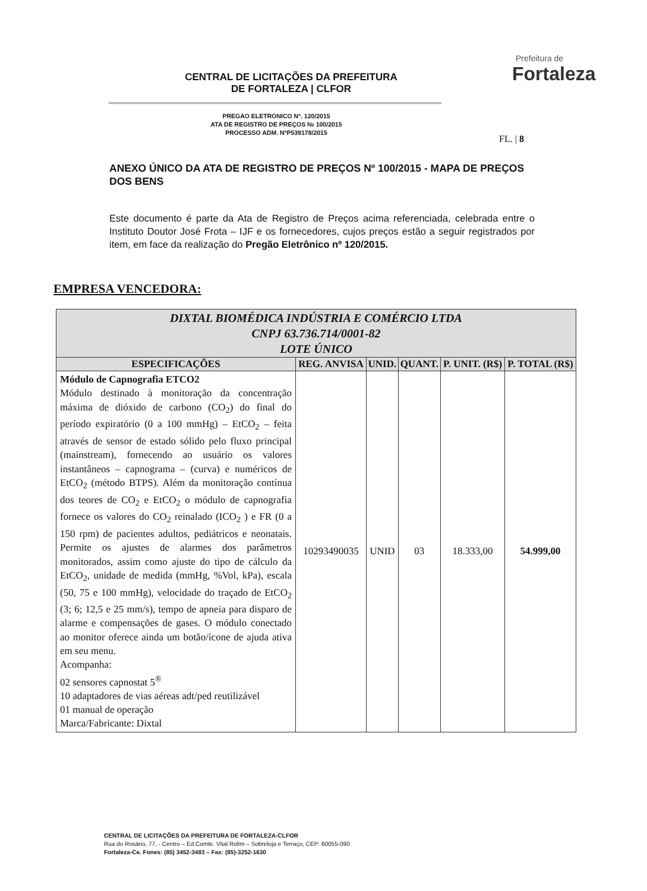CENTRAL DE LICITAÇÕES DA PREFEITURA
DE FORTALEZA | CLFOR
Prefeitura de
Fortaleza
PREGAO ELETRONICO Nº. 120/2015
ATA DE REGISTRO DE PREÇOS № 100/2015
PROCESSO ADM. NºP539178/2015
FL. | 8
ANEXO ÚNICO DA ATA DE REGISTRO DE PREÇOS Nº 100/2015 - MAPA DE PREÇOS DOS BENS
Este documento é parte da Ata de Registro de Preços acima referenciada, celebrada entre o Instituto Doutor José Frota – IJF e os fornecedores, cujos preços estão a seguir registrados por item, em face da realização do Pregão Eletrônico nº 120/2015.
EMPRESA VENCEDORA:
| DIXTAL BIOMÉDICA INDÚSTRIA E COMÉRCIO LTDA CNPJ 63.736.714/0001-82 LOTE ÚNICO | | | | | |
| ESPECIFICAÇÕES | REG. ANVISA | UNID. | QUANT. | P. UNIT. (R$) | P. TOTAL (R$) |
| Módulo de Capnografia ETCO2 Módulo destinado à monitoração da concentração máxima de dióxido de carbono (CO<sub>2</sub>) do final do período expiratório (0 a 100 mmHg) – EtCO<sub>2</sub> – feita através de sensor de estado sólido pelo fluxo principal (mainstream), fornecendo ao usuário os valores instantâneos – capnograma – (curva) e numéricos de EtCO<sub>2</sub> (método BTPS). Além da monitoração contínua dos teores de CO<sub>2</sub> e EtCO<sub>2</sub> o módulo de capnografia fornece os valores do CO<sub>2</sub> reinalado (ICO<sub>2</sub> ) e FR (0 a 150 rpm) de pacientes adultos, pediátricos e neonatais. Permite os ajustes de alarmes dos parâmetros monitorados, assim como ajuste do tipo de cálculo da EtCO<sub>2</sub>, unidade de medida (mmHg, %Vol, kPa), escala (50, 75 e 100 mmHg), velocidade do traçado de EtCO<sub>2</sub> (3; 6; 12,5 e 25 mm/s), tempo de apneia para disparo de alarme e compensações de gases. O módulo conectado ao monitor oferece ainda um botão/ícone de ajuda ativa em seu menu. Acompanha: 02 sensores capnostat 5<sup>®</sup> 10 adaptadores de vias aéreas adt/ped reutilizável 01 manual de operação Marca/Fabricante: Dixtal | 10293490035 | UNID | 03 | 18.333,00 | 54.999,00 |
CENTRAL DE LICITAÇÕES DA PREFEITURA DE FORTALEZA-CLFOR
Rua do Rosário, 77, - Centro – Ed.Comte. Vital Rolim – Sobreloja e Terraço, CEP: 60055-090
Fortaleza-Ce. Fones: (85) 3452-3483 – Fax: (85)-3252-1630